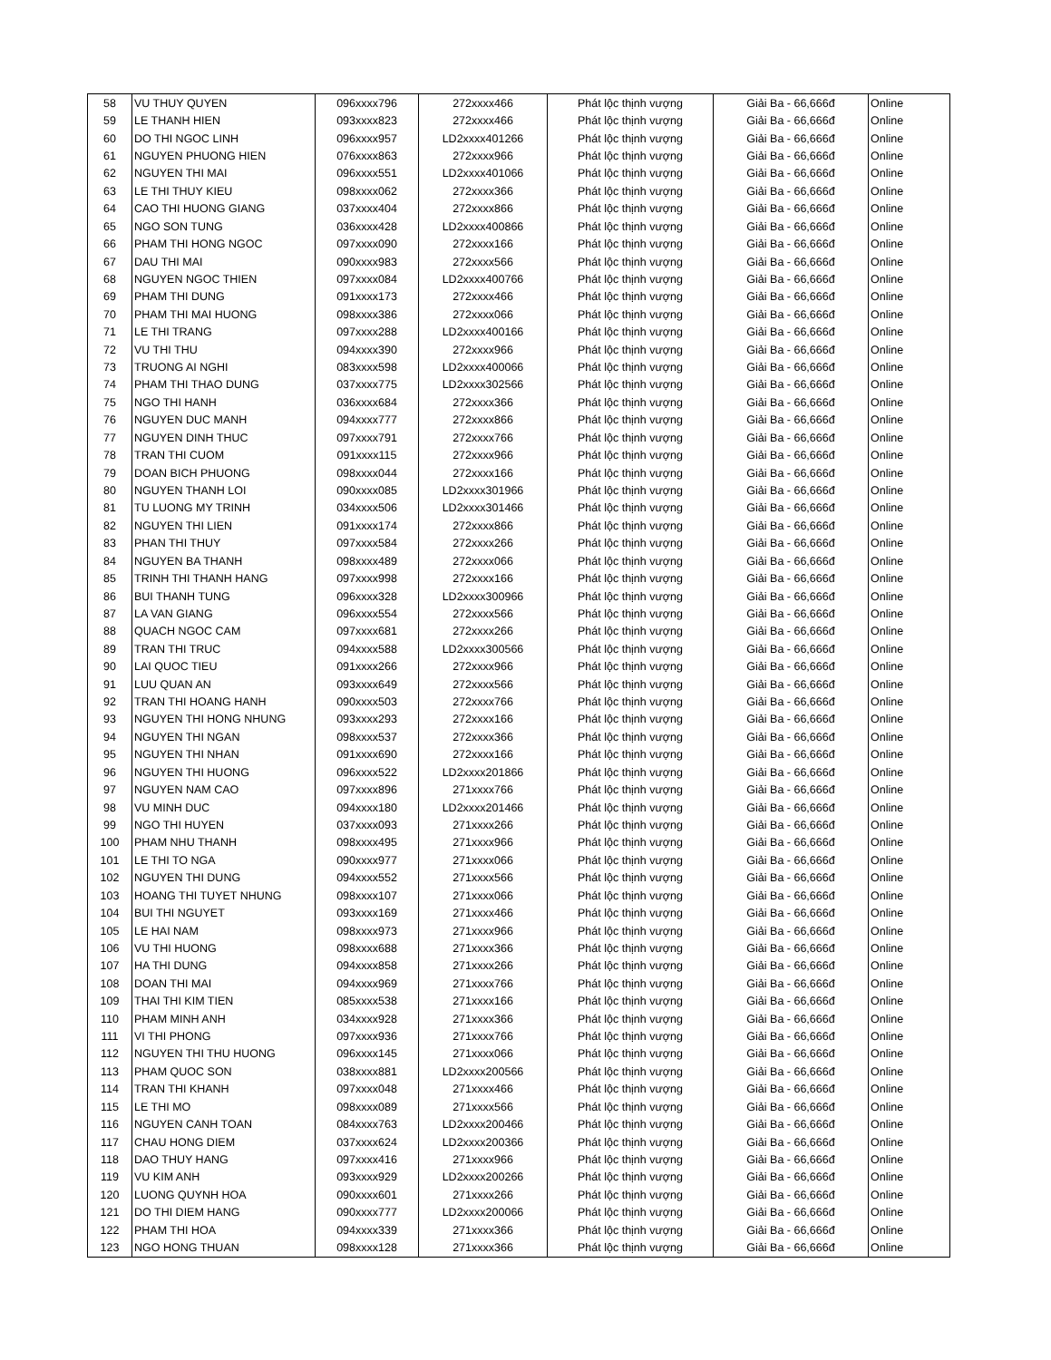| 58 | VU THUY QUYEN | 096xxxx796 | 272xxxx466 | Phát lộc thịnh vượng | Giải Ba - 66,666đ | Online |
| 59 | LE THANH HIEN | 093xxxx823 | 272xxxx466 | Phát lộc thịnh vượng | Giải Ba - 66,666đ | Online |
| 60 | DO THI NGOC LINH | 096xxxx957 | LD2xxxx401266 | Phát lộc thịnh vượng | Giải Ba - 66,666đ | Online |
| 61 | NGUYEN PHUONG HIEN | 076xxxx863 | 272xxxx966 | Phát lộc thịnh vượng | Giải Ba - 66,666đ | Online |
| 62 | NGUYEN THI MAI | 096xxxx551 | LD2xxxx401066 | Phát lộc thịnh vượng | Giải Ba - 66,666đ | Online |
| 63 | LE THI THUY KIEU | 098xxxx062 | 272xxxx366 | Phát lộc thịnh vượng | Giải Ba - 66,666đ | Online |
| 64 | CAO THI HUONG GIANG | 037xxxx404 | 272xxxx866 | Phát lộc thịnh vượng | Giải Ba - 66,666đ | Online |
| 65 | NGO SON TUNG | 036xxxx428 | LD2xxxx400866 | Phát lộc thịnh vượng | Giải Ba - 66,666đ | Online |
| 66 | PHAM THI HONG NGOC | 097xxxx090 | 272xxxx166 | Phát lộc thịnh vượng | Giải Ba - 66,666đ | Online |
| 67 | DAU THI MAI | 090xxxx983 | 272xxxx566 | Phát lộc thịnh vượng | Giải Ba - 66,666đ | Online |
| 68 | NGUYEN NGOC THIEN | 097xxxx084 | LD2xxxx400766 | Phát lộc thịnh vượng | Giải Ba - 66,666đ | Online |
| 69 | PHAM THI DUNG | 091xxxx173 | 272xxxx466 | Phát lộc thịnh vượng | Giải Ba - 66,666đ | Online |
| 70 | PHAM THI MAI HUONG | 098xxxx386 | 272xxxx066 | Phát lộc thịnh vượng | Giải Ba - 66,666đ | Online |
| 71 | LE THI TRANG | 097xxxx288 | LD2xxxx400166 | Phát lộc thịnh vượng | Giải Ba - 66,666đ | Online |
| 72 | VU THI THU | 094xxxx390 | 272xxxx966 | Phát lộc thịnh vượng | Giải Ba - 66,666đ | Online |
| 73 | TRUONG AI NGHI | 083xxxx598 | LD2xxxx400066 | Phát lộc thịnh vượng | Giải Ba - 66,666đ | Online |
| 74 | PHAM THI THAO DUNG | 037xxxx775 | LD2xxxx302566 | Phát lộc thịnh vượng | Giải Ba - 66,666đ | Online |
| 75 | NGO THI HANH | 036xxxx684 | 272xxxx366 | Phát lộc thịnh vượng | Giải Ba - 66,666đ | Online |
| 76 | NGUYEN DUC MANH | 094xxxx777 | 272xxxx866 | Phát lộc thịnh vượng | Giải Ba - 66,666đ | Online |
| 77 | NGUYEN DINH THUC | 097xxxx791 | 272xxxx766 | Phát lộc thịnh vượng | Giải Ba - 66,666đ | Online |
| 78 | TRAN THI CUOM | 091xxxx115 | 272xxxx966 | Phát lộc thịnh vượng | Giải Ba - 66,666đ | Online |
| 79 | DOAN BICH PHUONG | 098xxxx044 | 272xxxx166 | Phát lộc thịnh vượng | Giải Ba - 66,666đ | Online |
| 80 | NGUYEN THANH LOI | 090xxxx085 | LD2xxxx301966 | Phát lộc thịnh vượng | Giải Ba - 66,666đ | Online |
| 81 | TU LUONG MY TRINH | 034xxxx506 | LD2xxxx301466 | Phát lộc thịnh vượng | Giải Ba - 66,666đ | Online |
| 82 | NGUYEN THI LIEN | 091xxxx174 | 272xxxx866 | Phát lộc thịnh vượng | Giải Ba - 66,666đ | Online |
| 83 | PHAN THI THUY | 097xxxx584 | 272xxxx266 | Phát lộc thịnh vượng | Giải Ba - 66,666đ | Online |
| 84 | NGUYEN BA THANH | 098xxxx489 | 272xxxx066 | Phát lộc thịnh vượng | Giải Ba - 66,666đ | Online |
| 85 | TRINH THI THANH HANG | 097xxxx998 | 272xxxx166 | Phát lộc thịnh vượng | Giải Ba - 66,666đ | Online |
| 86 | BUI THANH TUNG | 096xxxx328 | LD2xxxx300966 | Phát lộc thịnh vượng | Giải Ba - 66,666đ | Online |
| 87 | LA VAN GIANG | 096xxxx554 | 272xxxx566 | Phát lộc thịnh vượng | Giải Ba - 66,666đ | Online |
| 88 | QUACH NGOC CAM | 097xxxx681 | 272xxxx266 | Phát lộc thịnh vượng | Giải Ba - 66,666đ | Online |
| 89 | TRAN THI TRUC | 094xxxx588 | LD2xxxx300566 | Phát lộc thịnh vượng | Giải Ba - 66,666đ | Online |
| 90 | LAI QUOC TIEU | 091xxxx266 | 272xxxx966 | Phát lộc thịnh vượng | Giải Ba - 66,666đ | Online |
| 91 | LUU QUAN AN | 093xxxx649 | 272xxxx566 | Phát lộc thịnh vượng | Giải Ba - 66,666đ | Online |
| 92 | TRAN THI HOANG HANH | 090xxxx503 | 272xxxx766 | Phát lộc thịnh vượng | Giải Ba - 66,666đ | Online |
| 93 | NGUYEN THI HONG NHUNG | 093xxxx293 | 272xxxx166 | Phát lộc thịnh vượng | Giải Ba - 66,666đ | Online |
| 94 | NGUYEN THI NGAN | 098xxxx537 | 272xxxx366 | Phát lộc thịnh vượng | Giải Ba - 66,666đ | Online |
| 95 | NGUYEN THI NHAN | 091xxxx690 | 272xxxx166 | Phát lộc thịnh vượng | Giải Ba - 66,666đ | Online |
| 96 | NGUYEN THI HUONG | 096xxxx522 | LD2xxxx201866 | Phát lộc thịnh vượng | Giải Ba - 66,666đ | Online |
| 97 | NGUYEN NAM CAO | 097xxxx896 | 271xxxx766 | Phát lộc thịnh vượng | Giải Ba - 66,666đ | Online |
| 98 | VU MINH DUC | 094xxxx180 | LD2xxxx201466 | Phát lộc thịnh vượng | Giải Ba - 66,666đ | Online |
| 99 | NGO THI HUYEN | 037xxxx093 | 271xxxx266 | Phát lộc thịnh vượng | Giải Ba - 66,666đ | Online |
| 100 | PHAM NHU THANH | 098xxxx495 | 271xxxx966 | Phát lộc thịnh vượng | Giải Ba - 66,666đ | Online |
| 101 | LE THI TO NGA | 090xxxx977 | 271xxxx066 | Phát lộc thịnh vượng | Giải Ba - 66,666đ | Online |
| 102 | NGUYEN THI DUNG | 094xxxx552 | 271xxxx566 | Phát lộc thịnh vượng | Giải Ba - 66,666đ | Online |
| 103 | HOANG THI TUYET NHUNG | 098xxxx107 | 271xxxx066 | Phát lộc thịnh vượng | Giải Ba - 66,666đ | Online |
| 104 | BUI THI NGUYET | 093xxxx169 | 271xxxx466 | Phát lộc thịnh vượng | Giải Ba - 66,666đ | Online |
| 105 | LE HAI NAM | 098xxxx973 | 271xxxx966 | Phát lộc thịnh vượng | Giải Ba - 66,666đ | Online |
| 106 | VU THI HUONG | 098xxxx688 | 271xxxx366 | Phát lộc thịnh vượng | Giải Ba - 66,666đ | Online |
| 107 | HA THI DUNG | 094xxxx858 | 271xxxx266 | Phát lộc thịnh vượng | Giải Ba - 66,666đ | Online |
| 108 | DOAN THI MAI | 094xxxx969 | 271xxxx766 | Phát lộc thịnh vượng | Giải Ba - 66,666đ | Online |
| 109 | THAI THI KIM TIEN | 085xxxx538 | 271xxxx166 | Phát lộc thịnh vượng | Giải Ba - 66,666đ | Online |
| 110 | PHAM MINH ANH | 034xxxx928 | 271xxxx366 | Phát lộc thịnh vượng | Giải Ba - 66,666đ | Online |
| 111 | VI THI PHONG | 097xxxx936 | 271xxxx766 | Phát lộc thịnh vượng | Giải Ba - 66,666đ | Online |
| 112 | NGUYEN THI THU HUONG | 096xxxx145 | 271xxxx066 | Phát lộc thịnh vượng | Giải Ba - 66,666đ | Online |
| 113 | PHAM QUOC SON | 038xxxx881 | LD2xxxx200566 | Phát lộc thịnh vượng | Giải Ba - 66,666đ | Online |
| 114 | TRAN THI KHANH | 097xxxx048 | 271xxxx466 | Phát lộc thịnh vượng | Giải Ba - 66,666đ | Online |
| 115 | LE THI MO | 098xxxx089 | 271xxxx566 | Phát lộc thịnh vượng | Giải Ba - 66,666đ | Online |
| 116 | NGUYEN CANH TOAN | 084xxxx763 | LD2xxxx200466 | Phát lộc thịnh vượng | Giải Ba - 66,666đ | Online |
| 117 | CHAU HONG DIEM | 037xxxx624 | LD2xxxx200366 | Phát lộc thịnh vượng | Giải Ba - 66,666đ | Online |
| 118 | DAO THUY HANG | 097xxxx416 | 271xxxx966 | Phát lộc thịnh vượng | Giải Ba - 66,666đ | Online |
| 119 | VU KIM ANH | 093xxxx929 | LD2xxxx200266 | Phát lộc thịnh vượng | Giải Ba - 66,666đ | Online |
| 120 | LUONG QUYNH HOA | 090xxxx601 | 271xxxx266 | Phát lộc thịnh vượng | Giải Ba - 66,666đ | Online |
| 121 | DO THI DIEM HANG | 090xxxx777 | LD2xxxx200066 | Phát lộc thịnh vượng | Giải Ba - 66,666đ | Online |
| 122 | PHAM THI HOA | 094xxxx339 | 271xxxx366 | Phát lộc thịnh vượng | Giải Ba - 66,666đ | Online |
| 123 | NGO HONG THUAN | 098xxxx128 | 271xxxx366 | Phát lộc thịnh vượng | Giải Ba - 66,666đ | Online |